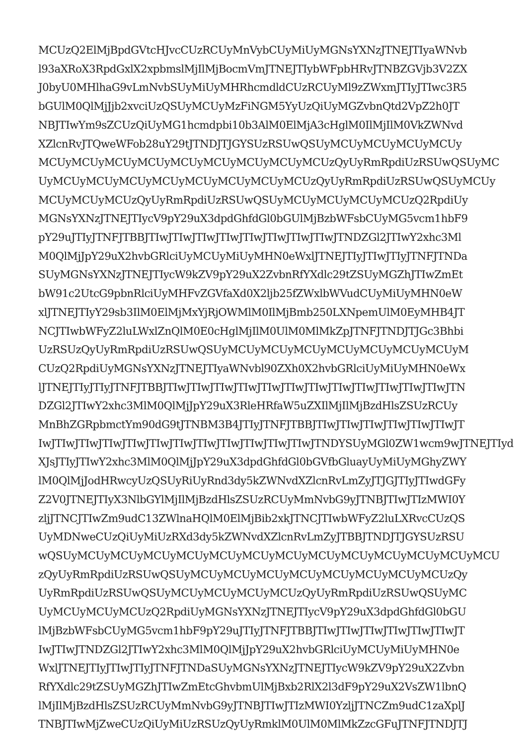MCUzQ2ElMjBpdGVtcHJvcCUzRCUyMnVybCUyMiUyMGNsYXNzJTNEJTIyaWNvb
l93aXRoX3RpdGxlX2xpbmslMjIlMjBocmVmJTNEJTIybWFpbHRvJTNBZGVjb3V2ZX
J0byU0MHlhaG9vLmNvbSUyMiUyMHRhcmdldCUzRCUyMl9zZWxmJTIyJTIwc3R5
bGUlM0QlMjJjb2xvciUzQSUyMCUyMzFiNGM5YyUzQiUyMGZvbnQtd2VpZ2h0JT
NBJTIwYm9sZCUzQiUyMG1hcmdpbi10b3AlM0ElMjA3cHglM0IlMjIlM0VkZWNvd
XZlcnRvJTQweWFob28uY29tJTNDJTJGYSUzRSUwQSUyMCUyMCUyMCUyMCUy
MCUyMCUyMCUyMCUyMCUyMCUyMCUyMCUyMCUzQyUyRmRpdiUzRSUwQSUyMC
UyMCUyMCUyMCUyMCUyMCUyMCUyMCUyMCUzQyUyRmRpdiUzRSUwQSUyMCUy
MCUyMCUyMCUzQyUyRmRpdiUzRSUwQSUyMCUyMCUyMCUyMCUzQ2RpdiUy
MGNsYXNzJTNEJTIycV9pY29uX3dpdGhfdGl0bGUlMjBzbWFsbCUyMG5vcm1hbF9
pY29uJTIyJTNFJTBBJTIwJTIwJTIwJTIwJTIwJTIwJTIwJTIwJTNDZGl2JTIwY2xhc3Ml
M0QlMjJpY29uX2hvbGRlciUyMCUyMiUyMHN0eWxlJTNEJTIyJTIwJTIyJTNFJTNDa
SUyMGNsYXNzJTNEJTIycW9kZV9pY29uX2ZvbnRfYXdlc29tZSUyMGZhJTIwZmEt
bW91c2UtcG9pbnRlciUyMHFvZGVfaXd0X2ljb25fZWxlbWVudCUyMiUyMHN0eW
xlJTNEJTIyY29sb3IlM0ElMjMxYjRjOWMlM0IlMjBmb250LXNpemUlM0EyMHB4JT
NCJTIwbWFyZ2luLWxlZnQlM0E0cHglMjIlM0UlM0MlMkZpJTNFJTNDJTJGc3Bhbi
UzRSUzQyUyRmRpdiUzRSUwQSUyMCUyMCUyMCUyMCUyMCUyMCUyMCUyM
CUzQ2RpdiUyMGNsYXNzJTNEJTIyaWNvbl90ZXh0X2hvbGRlciUyMiUyMHN0eWx
lJTNEJTIyJTIyJTNFJTBBJTIwJTIwJTIwJTIwJTIwJTIwJTIwJTIwJTIwJTIwJTIwJTIwJTN
DZGl2JTIwY2xhc3MlM0QlMjJpY29uX3RleHRfaW5uZXIlMjIlMjBzdHlsZSUzRCUy
MnBhZGRpbmctYm90dG9tJTNBM3B4JTIyJTNFJTBBJTIwJTIwJTIwJTIwJTIwJTIwJT
IwJTIwJTIwJTIwJTIwJTIwJTIwJTIwJTIwJTIwJTIwJTIwJTNDYSUyMGl0ZW1wcm9wJTNEJTIyd
XJsJTIyJTIwY2xhc3MlM0QlMjJpY29uX3dpdGhfdGl0bGVfbGluayUyMiUyMGhyZWY
lM0QlMjJodHRwcyUzQSUyRiUyRnd3dy5kZWNvdXZlcnRvLmZyJTJGJTIyJTIwdGFy
Z2V0JTNEJTIyX3NlbGYlMjIlMjBzdHlsZSUzRCUyMmNvbG9yJTNBJTIwJTIzMWI0Y
zljJTNCJTIwZm9udC13ZWlnaHQlM0ElMjBib2xkJTNCJTIwbWFyZ2luLXRvcCUzQS
UyMDNweCUzQiUyMiUzRXd3dy5kZWNvdXZlcnRvLmZyJTBBJTNDJTJGYSUzRSU
wQSUyMCUyMCUyMCUyMCUyMCUyMCUyMCUyMCUyMCUyMCUyMCUyMCUyMCU
zQyUyRmRpdiUzRSUwQSUyMCUyMCUyMCUyMCUyMCUyMCUyMCUyMCUzQy
UyRmRpdiUzRSUwQSUyMCUyMCUyMCUyMCUzQyUyRmRpdiUzRSUwQSUyMC
UyMCUyMCUyMCUzQ2RpdiUyMGNsYXNzJTNEJTIycV9pY29uX3dpdGhfdGl0bGU
lMjBzbWFsbCUyMG5vcm1hbF9pY29uJTIyJTNFJTBBJTIwJTIwJTIwJTIwJTIwJTIwJT
IwJTIwJTNDZGl2JTIwY2xhc3MlM0QlMjJpY29uX2hvbGRlciUyMCUyMiUyMHN0e
WxlJTNEJTIyJTIwJTIyJTNFJTNDaSUyMGNsYXNzJTNEJTIycW9kZV9pY29uX2Zvbn
RfYXdlc29tZSUyMGZhJTIwZmEtcGhvbmUlMjBxb2RlX2l3dF9pY29uX2VsZW1lbnQ
lMjIlMjBzdHlsZSUzRCUyMmNvbG9yJTNBJTIwJTIzMWI0YzljJTNCZm9udC1zaXplJ
TNBJTIwMjZweCUzQiUyMiUzRSUzQyUyRmklM0UlM0MlMkZzcGFuJTNFJTNDJTJ